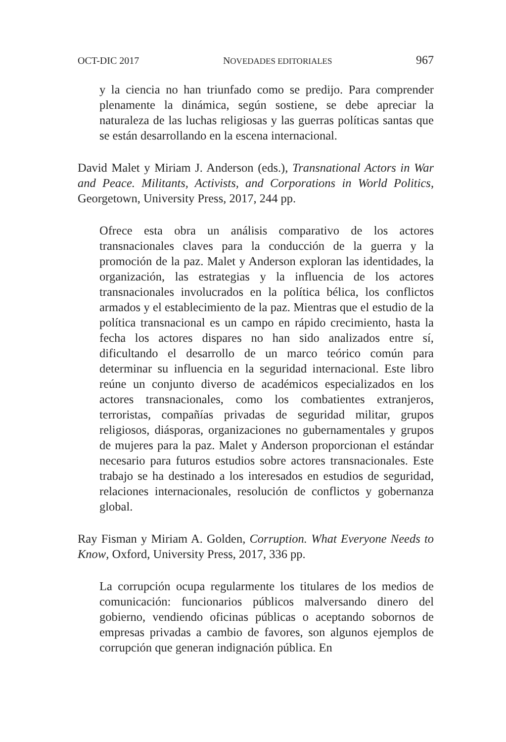OCT-DIC 2017 NOVEDADES EDITORIALES 967
y la ciencia no han triunfado como se predijo. Para comprender plenamente la dinámica, según sostiene, se debe apreciar la naturaleza de las luchas religiosas y las guerras políticas santas que se están desarrollando en la escena internacional.
David Malet y Miriam J. Anderson (eds.), Transnational Actors in War and Peace. Militants, Activists, and Corporations in World Politics, Georgetown, University Press, 2017, 244 pp.
Ofrece esta obra un análisis comparativo de los actores transnacionales claves para la conducción de la guerra y la promoción de la paz. Malet y Anderson exploran las identidades, la organización, las estrategias y la influencia de los actores transnacionales involucrados en la política bélica, los conflictos armados y el establecimiento de la paz. Mientras que el estudio de la política transnacional es un campo en rápido crecimiento, hasta la fecha los actores dispares no han sido analizados entre sí, dificultando el desarrollo de un marco teórico común para determinar su influencia en la seguridad internacional. Este libro reúne un conjunto diverso de académicos especializados en los actores transnacionales, como los combatientes extranjeros, terroristas, compañías privadas de seguridad militar, grupos religiosos, diásporas, organizaciones no gubernamentales y grupos de mujeres para la paz. Malet y Anderson proporcionan el estándar necesario para futuros estudios sobre actores transnacionales. Este trabajo se ha destinado a los interesados en estudios de seguridad, relaciones internacionales, resolución de conflictos y gobernanza global.
Ray Fisman y Miriam A. Golden, Corruption. What Everyone Needs to Know, Oxford, University Press, 2017, 336 pp.
La corrupción ocupa regularmente los titulares de los medios de comunicación: funcionarios públicos malversando dinero del gobierno, vendiendo oficinas públicas o aceptando sobornos de empresas privadas a cambio de favores, son algunos ejemplos de corrupción que generan indignación pública. En